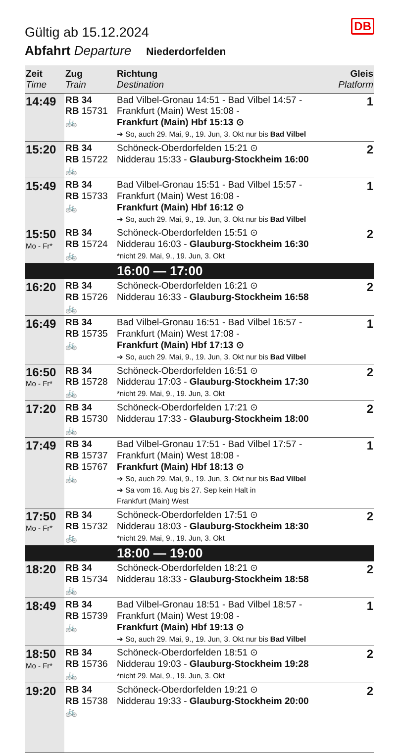DB
Gültig ab 15.12.2024
Abfahrt Departure Niederdorfelden
| Zeit Time | Zug Train | Richtung Destination | Gleis Platform |
| --- | --- | --- | --- |
| 14:49 | RB 34 RB 15731 🚲 | Bad Vilbel-Gronau 14:51 - Bad Vilbel 14:57 - Frankfurt (Main) West 15:08 - Frankfurt (Main) Hbf 15:13 ⊙ ➔ So, auch 29. Mai, 9., 19. Jun, 3. Okt nur bis Bad Vilbel | 1 |
| 15:20 | RB 34 RB 15722 🚲 | Schöneck-Oberdorfelden 15:21 ⊙ Nidderau 15:33 - Glauburg-Stockheim 16:00 | 2 |
| 15:49 | RB 34 RB 15733 🚲 | Bad Vilbel-Gronau 15:51 - Bad Vilbel 15:57 - Frankfurt (Main) West 16:08 - Frankfurt (Main) Hbf 16:12 ⊙ ➔ So, auch 29. Mai, 9., 19. Jun, 3. Okt nur bis Bad Vilbel | 1 |
| 15:50 Mo - Fr* | RB 34 RB 15724 🚲 | Schöneck-Oberdorfelden 15:51 ⊙ Nidderau 16:03 - Glauburg-Stockheim 16:30 *nicht 29. Mai, 9., 19. Jun, 3. Okt | 2 |
| | | 16:00 — 17:00 | |
| 16:20 | RB 34 RB 15726 🚲 | Schöneck-Oberdorfelden 16:21 ⊙ Nidderau 16:33 - Glauburg-Stockheim 16:58 | 2 |
| 16:49 | RB 34 RB 15735 🚲 | Bad Vilbel-Gronau 16:51 - Bad Vilbel 16:57 - Frankfurt (Main) West 17:08 - Frankfurt (Main) Hbf 17:13 ⊙ ➔ So, auch 29. Mai, 9., 19. Jun, 3. Okt nur bis Bad Vilbel | 1 |
| 16:50 Mo - Fr* | RB 34 RB 15728 🚲 | Schöneck-Oberdorfelden 16:51 ⊙ Nidderau 17:03 - Glauburg-Stockheim 17:30 *nicht 29. Mai, 9., 19. Jun, 3. Okt | 2 |
| 17:20 | RB 34 RB 15730 🚲 | Schöneck-Oberdorfelden 17:21 ⊙ Nidderau 17:33 - Glauburg-Stockheim 18:00 | 2 |
| 17:49 | RB 34 RB 15737 RB 15767 🚲 | Bad Vilbel-Gronau 17:51 - Bad Vilbel 17:57 - Frankfurt (Main) West 18:08 - Frankfurt (Main) Hbf 18:13 ⊙ ➔ So, auch 29. Mai, 9., 19. Jun, 3. Okt nur bis Bad Vilbel ➔ Sa vom 16. Aug bis 27. Sep kein Halt in Frankfurt (Main) West | 1 |
| 17:50 Mo - Fr* | RB 34 RB 15732 🚲 | Schöneck-Oberdorfelden 17:51 ⊙ Nidderau 18:03 - Glauburg-Stockheim 18:30 *nicht 29. Mai, 9., 19. Jun, 3. Okt | 2 |
| | | 18:00 — 19:00 | |
| 18:20 | RB 34 RB 15734 🚲 | Schöneck-Oberdorfelden 18:21 ⊙ Nidderau 18:33 - Glauburg-Stockheim 18:58 | 2 |
| 18:49 | RB 34 RB 15739 🚲 | Bad Vilbel-Gronau 18:51 - Bad Vilbel 18:57 - Frankfurt (Main) West 19:08 - Frankfurt (Main) Hbf 19:13 ⊙ ➔ So, auch 29. Mai, 9., 19. Jun, 3. Okt nur bis Bad Vilbel | 1 |
| 18:50 Mo - Fr* | RB 34 RB 15736 🚲 | Schöneck-Oberdorfelden 18:51 ⊙ Nidderau 19:03 - Glauburg-Stockheim 19:28 *nicht 29. Mai, 9., 19. Jun, 3. Okt | 2 |
| 19:20 | RB 34 RB 15738 🚲 | Schöneck-Oberdorfelden 19:21 ⊙ Nidderau 19:33 - Glauburg-Stockheim 20:00 | 2 |